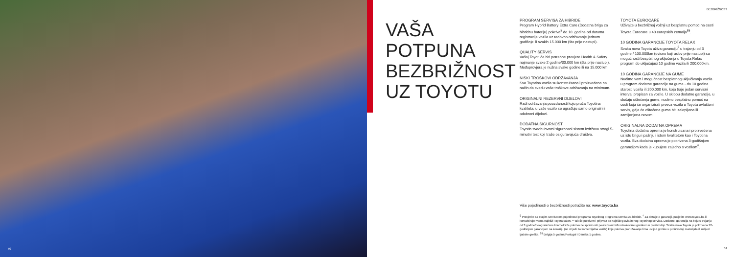50
BEZBRIŽNOST
VAŠA POTPUNA BEZBRIŽNOST UZ TOYOTU
PROGRAM SERVISA ZA HIBRIDE
Program Hybrid Battery Extra Care (Dodatna briga za hibridnu bateriju) pokriva<sup>§</sup> do 10. godine od datuma registracije vozila uz redovno održavanje jednom godišnje ili svakih 15.000 km (što prije nastupi).
QUALITY SERVIS
Vašoj Toyoti će biti potrebne provjere Health & Safety najmanje svake 2 godine/30.000 km (šta prije nastupi). Međuprovjera je nužna svake godine ili na 15.000 km.
NISKI TROŠKOVI ODRŽAVANJA
Sva Toyotina vozila su konstruisana i proizvedena na način da svedu vaše troškove održavanja na minimum.
ORIGINALNI REZERVNI DIJELOVI
Radi održavanja pouzdanosti koju pruža Toyotina kvaliteta, u vaše vozilo se ugrađuju samo originalni i odobreni dijelovi.
DODATNA SIGURNOST
Toyotin sveobuhvatni sigurnosni sistem izdržava strogi 5-minutni test koji traže osiguravajuća društva.
TOYOTA EUROCARE
Uživajte u bezbrižnoj vožnji uz besplatnu pomoć na cesti Toyota Eurocare u 40 europskih zemalja<sup>§§</sup>.
10 GODINA GARANCIJE TOYOTA RELAX
Svaka nova Toyota uživa garanciju<sup>◊</sup> u trajanju od 3 godine / 100.000km (ovisno koji uslov prije nastupi) sa mogućnosti besplatnog uključenja u Toyota Relax program do uključujući 10 godine vozila ili 200.000km.
10 GODINA GARANCIJE NA GUME
Nudimo vam i mogućnost besplatnog uključivanja vozila u program dodatne garancije na gume - do 10 godina starosti vozila ili 200.000 km, koja traje jedan servisni interval propisan za vozilo. U sklopu dodatne garancije, u slučaju oštećenja gume, nudimo besplatnu pomoć na cesti koja će organizirati prevoz vozila u Toyota ovlašteni servis, gdje će oštećena guma biti zakrpljena ili zamijenjena novom.
ORIGINALNA DODATNA OPREMA
Toyotina dodatna oprema je konstruisana i proizvedena uz istu brigu i pažnju i istom kvalitetom kao i Toyotina vozila. Sva dodatna oprema je pokrivena 3-godišnjom garancijom kada je kupujete zajedno s vozilom<sup>◊</sup>.
Više pojedinosti o bezbrižnosti potražite na: www.toyota.ba
<sup>§</sup> Provjerite sa svojim serviserom pojedinosti programa Toyotinog programa servisa za hibride. <sup>◊</sup> Za detalje o garanciji, posjetite www.toyota.ba ili kontaktirajte vama najbliži Toyota salon. ** Bit će pokriven i prijevoz do najbližeg ovlaštenog Toyotinog servisa. Dodatno, garancija na boju u trajanju od 3 godine/neograničene kilometraže pokriva neispravnosti površinsku hrđu uzrokovanu greškom u proizvodnji. Svaka nova Toyota je pokrivena 12-godišnjom garancijom na koroziju (ne vrijedi za komercijalna vozila) koje pokriva prohrđavanje lima uslijed greške u proizvodnji materijala ili uslijed ljudske greške. <sup>§§</sup> Belgija 5 godina/Portugal i Danska 1 godina.
51